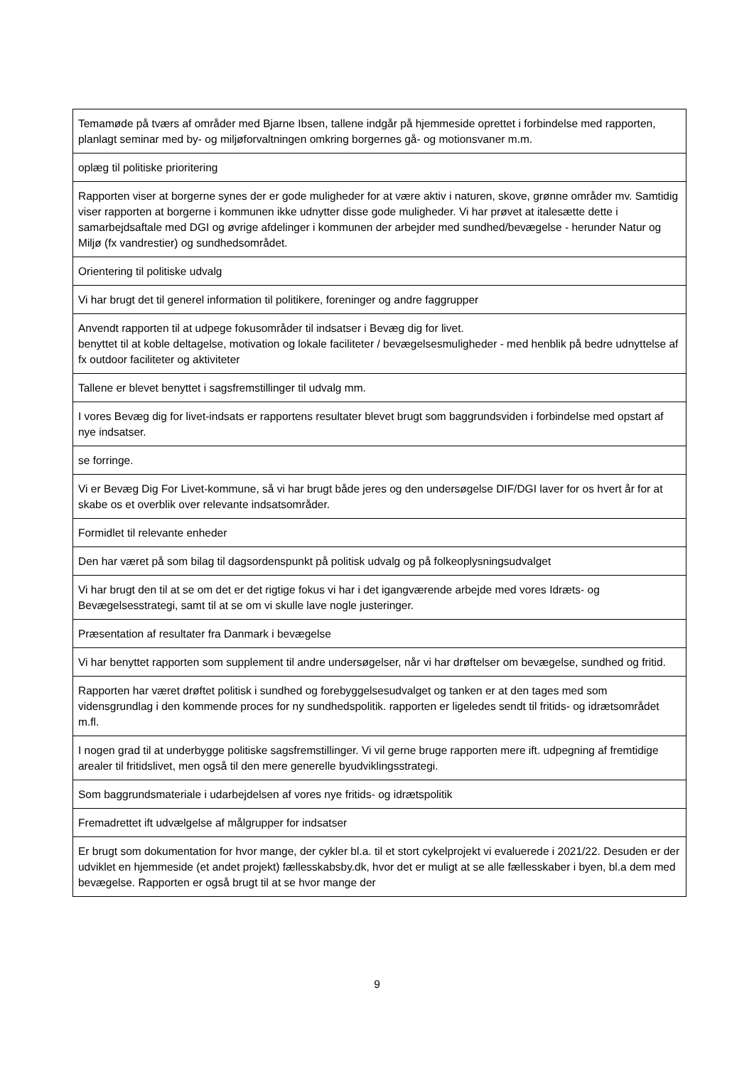| Temamøde på tværs af områder med Bjarne Ibsen, tallene indgår på hjemmeside oprettet i forbindelse med rapporten, planlagt seminar med by- og miljøforvaltningen omkring borgernes gå- og motionsvaner m.m. |
| oplæg til politiske prioritering |
| Rapporten viser at borgerne synes der er gode muligheder for at være aktiv i naturen, skove, grønne områder mv. Samtidig viser rapporten at borgerne i kommunen ikke udnytter disse gode muligheder. Vi har prøvet at italesætte dette i samarbejdsaftale med DGI og øvrige afdelinger i kommunen der arbejder med sundhed/bevægelse - herunder Natur og Miljø (fx vandrestier) og sundhedsområdet. |
| Orientering til politiske udvalg |
| Vi har brugt det til generel information til politikere, foreninger og andre faggrupper |
| Anvendt rapporten til at udpege fokusområder til indsatser i Bevæg dig for livet. benyttet til at koble deltagelse, motivation og lokale faciliteter / bevægelsesmuligheder - med henblik på bedre udnyttelse af fx outdoor faciliteter og aktiviteter |
| Tallene er blevet benyttet i sagsfremstillinger til udvalg mm. |
| I vores Bevæg dig for livet-indsats er rapportens resultater blevet brugt som baggrundsviden i forbindelse med opstart af nye indsatser. |
| se forringe. |
| Vi er Bevæg Dig For Livet-kommune, så vi har brugt både jeres og den undersøgelse DIF/DGI laver for os hvert år for at skabe os et overblik over relevante indsatsområder. |
| Formidlet til relevante enheder |
| Den har været på som bilag til dagsordenspunkt på politisk udvalg og på folkeoplysningsudvalget |
| Vi har brugt den til at se om det er det rigtige fokus vi har i det igangværende arbejde med vores Idræts- og Bevægelsesstrategi, samt til at se om vi skulle lave nogle justeringer. |
| Præsentation af resultater fra Danmark i bevægelse |
| Vi har benyttet rapporten som supplement til andre undersøgelser, når vi har drøftelser om bevægelse, sundhed og fritid. |
| Rapporten har været drøftet politisk i sundhed og forebyggelsesudvalget og tanken er at den tages med som vidensgrundlag i den kommende proces for ny sundhedspolitik. rapporten er ligeledes sendt til fritids- og idrætsområdet m.fl. |
| I nogen grad til at underbygge politiske sagsfremstillinger. Vi vil gerne bruge rapporten mere ift. udpegning af fremtidige arealer til fritidslivet, men også til den mere generelle byudviklingsstrategi. |
| Som baggrundsmateriale i udarbejdelsen af vores nye fritids- og idrætspolitik |
| Fremadrettet ift udvælgelse af målgrupper for indsatser |
| Er brugt som dokumentation for hvor mange, der cykler bl.a. til et stort cykelprojekt vi evaluerede i 2021/22. Desuden er der udviklet en hjemmeside (et andet projekt) fællesskabsby.dk, hvor det er muligt at se alle fællesskaber i byen, bl.a dem med bevægelse. Rapporten er også brugt til at se hvor mange der |
9